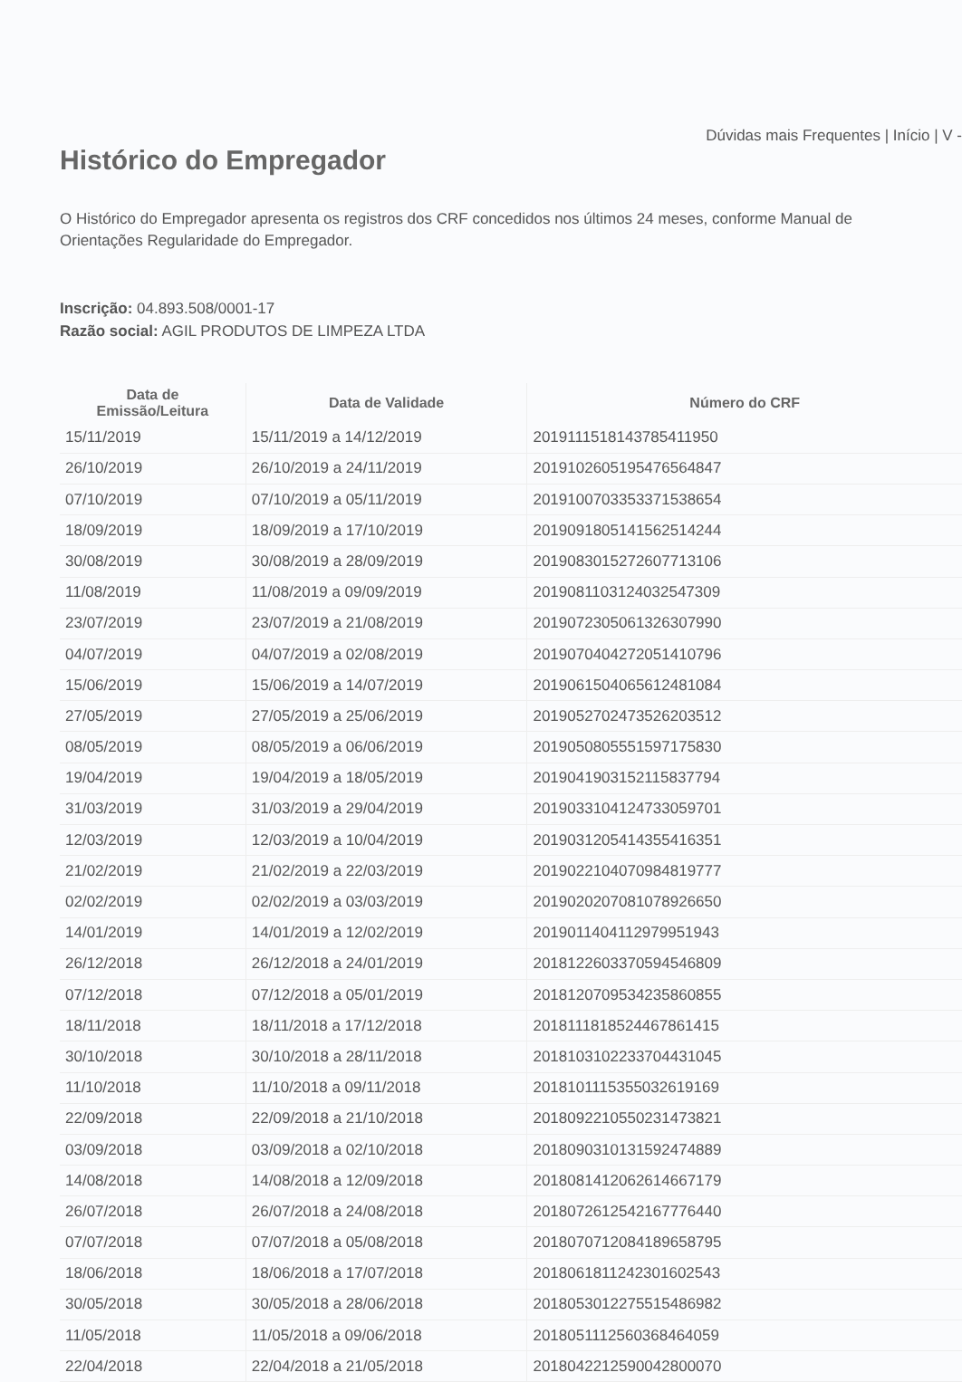Dúvidas mais Frequentes | Início | V -
Histórico do Empregador
O Histórico do Empregador apresenta os registros dos CRF concedidos nos últimos 24 meses, conforme Manual de
Orientações Regularidade do Empregador.
Inscrição: 04.893.508/0001-17
Razão social: AGIL PRODUTOS DE LIMPEZA LTDA
| Data de Emissão/Leitura | Data de Validade | Número do CRF |
| --- | --- | --- |
| 15/11/2019 | 15/11/2019 a 14/12/2019 | 2019111518143785411950 |
| 26/10/2019 | 26/10/2019 a 24/11/2019 | 2019102605195476564847 |
| 07/10/2019 | 07/10/2019 a 05/11/2019 | 2019100703353371538654 |
| 18/09/2019 | 18/09/2019 a 17/10/2019 | 2019091805141562514244 |
| 30/08/2019 | 30/08/2019 a 28/09/2019 | 2019083015272607713106 |
| 11/08/2019 | 11/08/2019 a 09/09/2019 | 2019081103124032547309 |
| 23/07/2019 | 23/07/2019 a 21/08/2019 | 2019072305061326307990 |
| 04/07/2019 | 04/07/2019 a 02/08/2019 | 2019070404272051410796 |
| 15/06/2019 | 15/06/2019 a 14/07/2019 | 2019061504065612481084 |
| 27/05/2019 | 27/05/2019 a 25/06/2019 | 2019052702473526203512 |
| 08/05/2019 | 08/05/2019 a 06/06/2019 | 2019050805551597175830 |
| 19/04/2019 | 19/04/2019 a 18/05/2019 | 2019041903152115837794 |
| 31/03/2019 | 31/03/2019 a 29/04/2019 | 2019033104124733059701 |
| 12/03/2019 | 12/03/2019 a 10/04/2019 | 2019031205414355416351 |
| 21/02/2019 | 21/02/2019 a 22/03/2019 | 2019022104070984819777 |
| 02/02/2019 | 02/02/2019 a 03/03/2019 | 2019020207081078926650 |
| 14/01/2019 | 14/01/2019 a 12/02/2019 | 2019011404112979951943 |
| 26/12/2018 | 26/12/2018 a 24/01/2019 | 2018122603370594546809 |
| 07/12/2018 | 07/12/2018 a 05/01/2019 | 2018120709534235860855 |
| 18/11/2018 | 18/11/2018 a 17/12/2018 | 2018111818524467861415 |
| 30/10/2018 | 30/10/2018 a 28/11/2018 | 2018103102233704431045 |
| 11/10/2018 | 11/10/2018 a 09/11/2018 | 2018101115355032619169 |
| 22/09/2018 | 22/09/2018 a 21/10/2018 | 2018092210550231473821 |
| 03/09/2018 | 03/09/2018 a 02/10/2018 | 2018090310131592474889 |
| 14/08/2018 | 14/08/2018 a 12/09/2018 | 2018081412062614667179 |
| 26/07/2018 | 26/07/2018 a 24/08/2018 | 2018072612542167776440 |
| 07/07/2018 | 07/07/2018 a 05/08/2018 | 2018070712084189658795 |
| 18/06/2018 | 18/06/2018 a 17/07/2018 | 2018061811242301602543 |
| 30/05/2018 | 30/05/2018 a 28/06/2018 | 2018053012275515486982 |
| 11/05/2018 | 11/05/2018 a 09/06/2018 | 2018051112560368464059 |
| 22/04/2018 | 22/04/2018 a 21/05/2018 | 2018042212590042800070 |